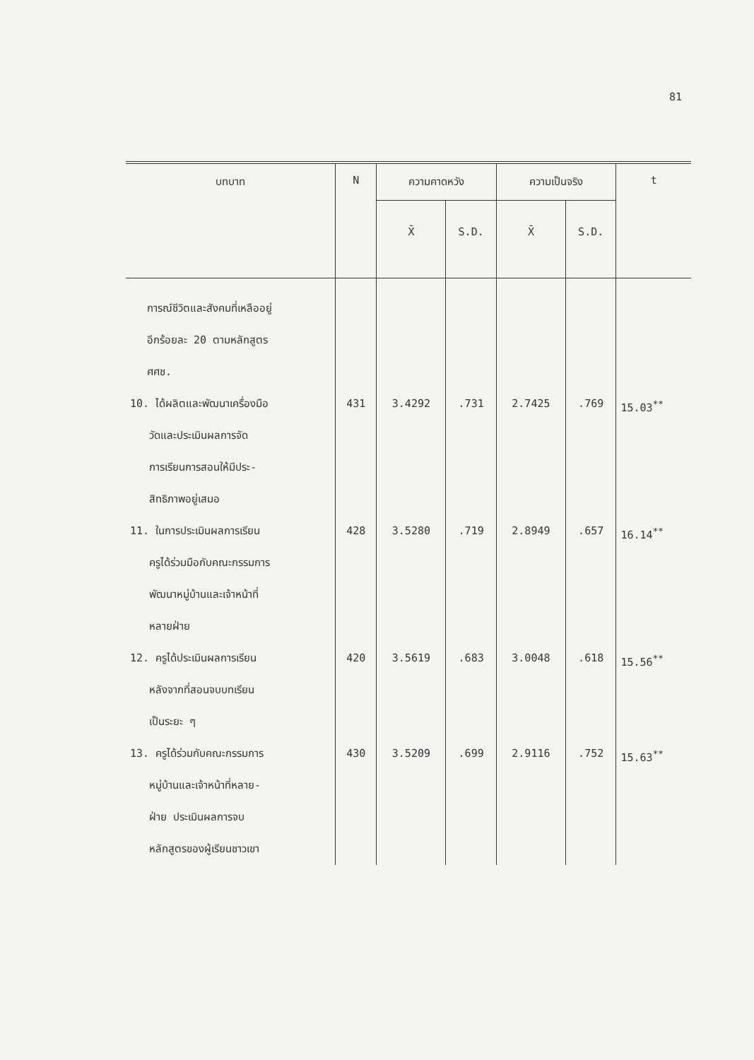81
| บทบาท | N | ความคาดหวัง | | ความเป็นจริง | | t |
| --- | --- | --- | --- | --- | --- | --- |
| | | X̄ | S.D. | X̄ | S.D. | |
| การณ์ชีวิตและสังคมที่เหลืออยู่ อีกร้อยละ 20 ตามหลักสูตร ศศช. | | | | | | |
| 10. ได้ผลิตและพัฒนาเครื่องมือ วัดและประเมินผลการจัด การเรียนการสอนให้มีประ- สิทธิภาพอยู่เสมอ | 431 | 3.4292 | .731 | 2.7425 | .769 | 15.03<sup>**</sup> |
| 11. ในการประเมินผลการเรียน ครูได้ร่วมมือกับคณะกรรมการ พัฒนาหมู่บ้านและเจ้าหน้าที่ หลายฝ่าย | 428 | 3.5280 | .719 | 2.8949 | .657 | 16.14<sup>**</sup> |
| 12. ครูได้ประเมินผลการเรียน หลังจากที่สอนจบบทเรียน เป็นระยะ ๆ | 420 | 3.5619 | .683 | 3.0048 | .618 | 15.56<sup>**</sup> |
| 13. ครูได้ร่วมกับคณะกรรมการ หมู่บ้านและเจ้าหน้าที่หลาย- ฝ่าย ประเมินผลการจบ หลักสูตรของผู้เรียนชาวเขา | 430 | 3.5209 | .699 | 2.9116 | .752 | 15.63<sup>**</sup> |